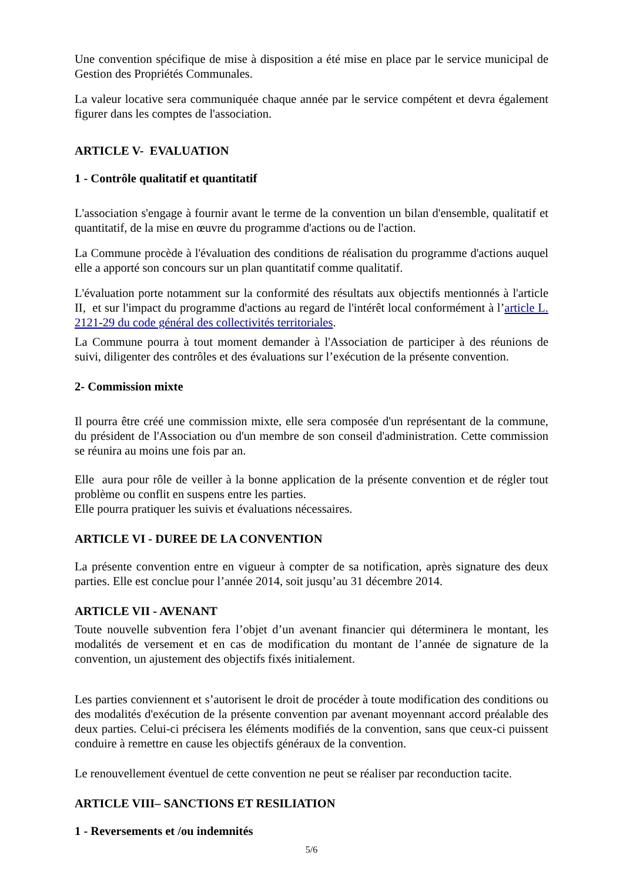Une convention spécifique de mise à disposition a été mise en place par le service municipal de Gestion des Propriétés Communales.
La valeur locative sera communiquée chaque année par le service compétent et devra également figurer dans les comptes de l'association.
ARTICLE V- EVALUATION
1 - Contrôle qualitatif et quantitatif
L'association s'engage à fournir avant le terme de la convention un bilan d'ensemble, qualitatif et quantitatif, de la mise en œuvre du programme d'actions ou de l'action.
La Commune procède à l'évaluation des conditions de réalisation du programme d'actions auquel elle a apporté son concours sur un plan quantitatif comme qualitatif.
L'évaluation porte notamment sur la conformité des résultats aux objectifs mentionnés à l'article II, et sur l'impact du programme d'actions au regard de l'intérêt local conformément à l’article L. 2121-29 du code général des collectivités territoriales.
La Commune pourra à tout moment demander à l'Association de participer à des réunions de suivi, diligenter des contrôles et des évaluations sur l’exécution de la présente convention.
2- Commission mixte
Il pourra être créé une commission mixte, elle sera composée d'un représentant de la commune, du président de l'Association ou d'un membre de son conseil d'administration. Cette commission se réunira au moins une fois par an.
Elle aura pour rôle de veiller à la bonne application de la présente convention et de régler tout problème ou conflit en suspens entre les parties.
Elle pourra pratiquer les suivis et évaluations nécessaires.
ARTICLE VI - DUREE DE LA CONVENTION
La présente convention entre en vigueur à compter de sa notification, après signature des deux parties. Elle est conclue pour l’année 2014, soit jusqu’au 31 décembre 2014.
ARTICLE VII - AVENANT
Toute nouvelle subvention fera l’objet d’un avenant financier qui déterminera le montant, les modalités de versement et en cas de modification du montant de l’année de signature de la convention, un ajustement des objectifs fixés initialement.
Les parties conviennent et s’autorisent le droit de procéder à toute modification des conditions ou des modalités d'exécution de la présente convention par avenant moyennant accord préalable des deux parties. Celui-ci précisera les éléments modifiés de la convention, sans que ceux-ci puissent conduire à remettre en cause les objectifs généraux de la convention.
Le renouvellement éventuel de cette convention ne peut se réaliser par reconduction tacite.
ARTICLE VIII– SANCTIONS ET RESILIATION
1 - Reversements et /ou indemnités
5/6